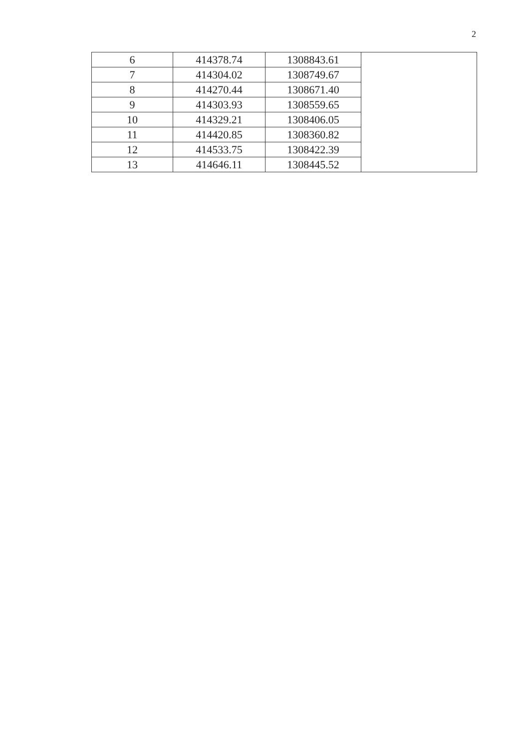2
| 6 | 414378.74 | 1308843.61 | |
| 7 | 414304.02 | 1308749.67 | |
| 8 | 414270.44 | 1308671.40 | |
| 9 | 414303.93 | 1308559.65 | |
| 10 | 414329.21 | 1308406.05 | |
| 11 | 414420.85 | 1308360.82 | |
| 12 | 414533.75 | 1308422.39 | |
| 13 | 414646.11 | 1308445.52 | |